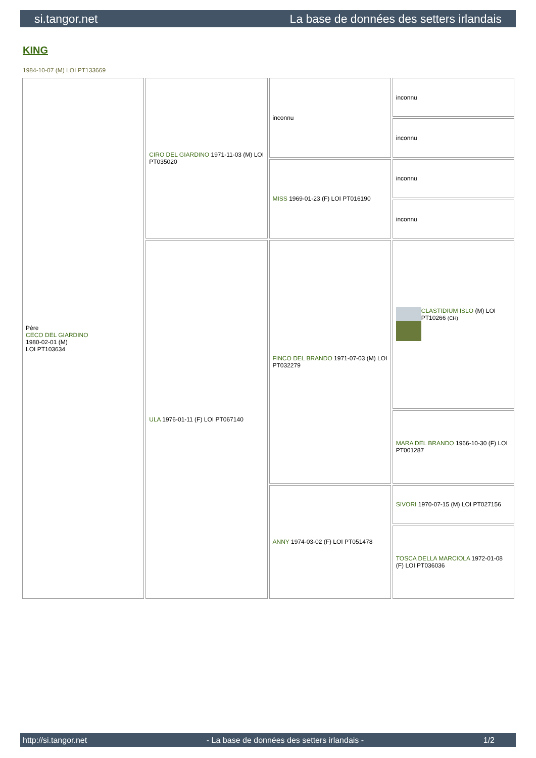si.tangor.net La base de données des setters irlandais
KING
1984-10-07 (M) LOI PT133669
| Père CECO DEL GIARDINO 1980-02-01 (M) LOI PT103634 | CIRO DEL GIARDINO 1971-11-03 (M) LOI PT035020 | inconnu | inconnu |
| | | | inconnu |
| | | MISS 1969-01-23 (F) LOI PT016190 | inconnu |
| | | | inconnu |
| | ULA 1976-01-11 (F) LOI PT067140 | FINCO DEL BRANDO 1971-07-03 (M) LOI PT032279 | CLASTIDIUM ISLO (M) LOI PT10266 (CH) |
| | | | MARA DEL BRANDO 1966-10-30 (F) LOI PT001287 |
| | | ANNY 1974-03-02 (F) LOI PT051478 | SIVORI 1970-07-15 (M) LOI PT027156 |
| | | | TOSCA DELLA MARCIOLA 1972-01-08 (F) LOI PT036036 |
http://si.tangor.net - La base de données des setters irlandais - 1/2